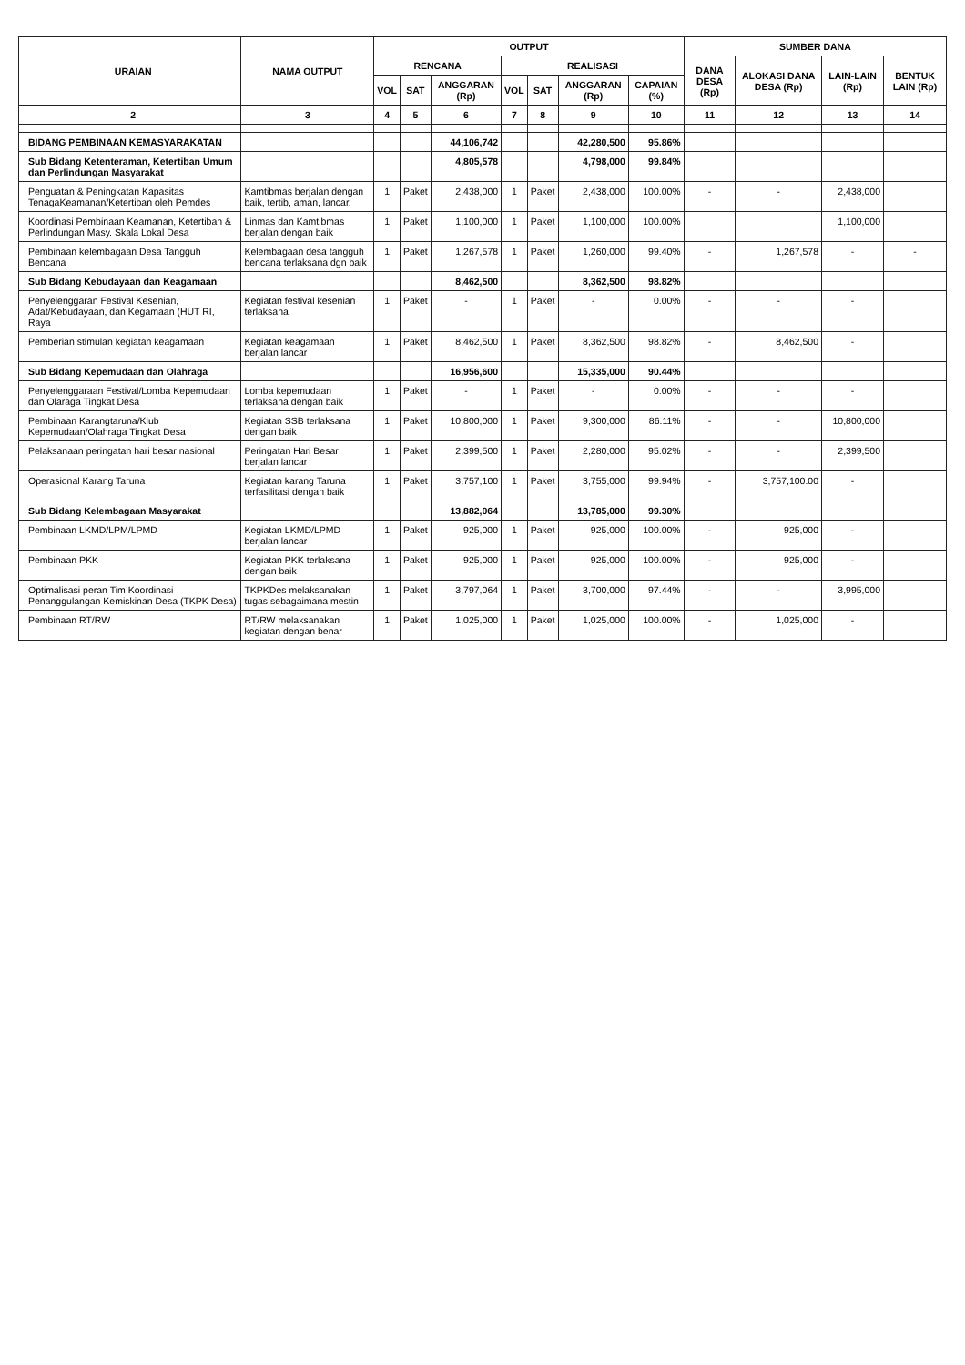| | URAIAN | NAMA OUTPUT | OUTPUT | | | | | | | SUMBER DANA | | | |
| --- | --- | --- | --- | --- | --- | --- | --- | --- | --- | --- | --- | --- | --- |
| | | | RENCANA | | | REALISASI | | | | DANA DESA (Rp) | ALOKASI DANA DESA (Rp) | LAIN-LAIN (Rp) | BENTUK LAIN (Rp) |
| | | | VOL | SAT | ANGGARAN (Rp) | VOL | SAT | ANGGARAN (Rp) | CAPAIAN (%) | | | | |
| | 2 | 3 | 4 | 5 | 6 | 7 | 8 | 9 | 10 | 11 | 12 | 13 | 14 |
| | BIDANG PEMBINAAN KEMASYARAKATAN | | | | 44,106,742 | | | 42,280,500 | 95.86% | | | | |
| | Sub Bidang Ketenteraman, Ketertiban Umum dan Perlindungan Masyarakat | | | | 4,805,578 | | | 4,798,000 | 99.84% | | | | |
| | Penguatan & Peningkatan Kapasitas TenagaKeamanan/Ketertiban oleh Pemdes | Kamtibmas berjalan dengan baik, tertib, aman, lancar. | 1 | Paket | 2,438,000 | 1 | Paket | 2,438,000 | 100.00% | - | - | 2,438,000 | |
| | Koordinasi Pembinaan Keamanan, Ketertiban & Perlindungan Masy. Skala Lokal Desa | Linmas dan Kamtibmas berjalan dengan baik | 1 | Paket | 1,100,000 | 1 | Paket | 1,100,000 | 100.00% | | | 1,100,000 | |
| | Pembinaan kelembagaan Desa Tangguh Bencana | Kelembagaan desa tangguh bencana terlaksana dgn baik | 1 | Paket | 1,267,578 | 1 | Paket | 1,260,000 | 99.40% | - | 1,267,578 | - | - |
| | Sub Bidang Kebudayaan dan Keagamaan | | | | 8,462,500 | | | 8,362,500 | 98.82% | | | | |
| | Penyelenggaran Festival Kesenian, Adat/Kebudayaan, dan Kegamaan (HUT RI, Raya | Kegiatan festival kesenian terlaksana | 1 | Paket | - | 1 | Paket | - | 0.00% | - | - | - | |
| | Pemberian stimulan kegiatan keagamaan | Kegiatan keagamaan berjalan lancar | 1 | Paket | 8,462,500 | 1 | Paket | 8,362,500 | 98.82% | - | 8,462,500 | - | |
| | Sub Bidang Kepemudaan dan Olahraga | | | | 16,956,600 | | | 15,335,000 | 90.44% | | | | |
| | Penyelenggaraan Festival/Lomba Kepemudaan dan Olaraga Tingkat Desa | Lomba kepemudaan terlaksana dengan baik | 1 | Paket | - | 1 | Paket | - | 0.00% | - | - | - | |
| | Pembinaan Karangtaruna/Klub Kepemudaan/Olahraga Tingkat Desa | Kegiatan SSB terlaksana dengan baik | 1 | Paket | 10,800,000 | 1 | Paket | 9,300,000 | 86.11% | - | - | 10,800,000 | |
| | Pelaksanaan peringatan hari besar nasional | Peringatan Hari Besar berjalan lancar | 1 | Paket | 2,399,500 | 1 | Paket | 2,280,000 | 95.02% | - | - | 2,399,500 | |
| | Operasional Karang Taruna | Kegiatan karang Taruna terfasilitasi dengan baik | 1 | Paket | 3,757,100 | 1 | Paket | 3,755,000 | 99.94% | - | 3,757,100.00 | - | |
| | Sub Bidang Kelembagaan Masyarakat | | | | 13,882,064 | | | 13,785,000 | 99.30% | | | | |
| | Pembinaan LKMD/LPM/LPMD | Kegiatan LKMD/LPMD berjalan lancar | 1 | Paket | 925,000 | 1 | Paket | 925,000 | 100.00% | - | 925,000 | - | |
| | Pembinaan PKK | Kegiatan PKK terlaksana dengan baik | 1 | Paket | 925,000 | 1 | Paket | 925,000 | 100.00% | - | 925,000 | - | |
| | Optimalisasi peran Tim Koordinasi Penanggulangan Kemiskinan Desa (TKPK Desa) | TKPKDes melaksanakan tugas sebagaimana mestin | 1 | Paket | 3,797,064 | 1 | Paket | 3,700,000 | 97.44% | - | - | 3,995,000 | |
| | Pembinaan RT/RW | RT/RW melaksanakan kegiatan dengan benar | 1 | Paket | 1,025,000 | 1 | Paket | 1,025,000 | 100.00% | - | 1,025,000 | - | |